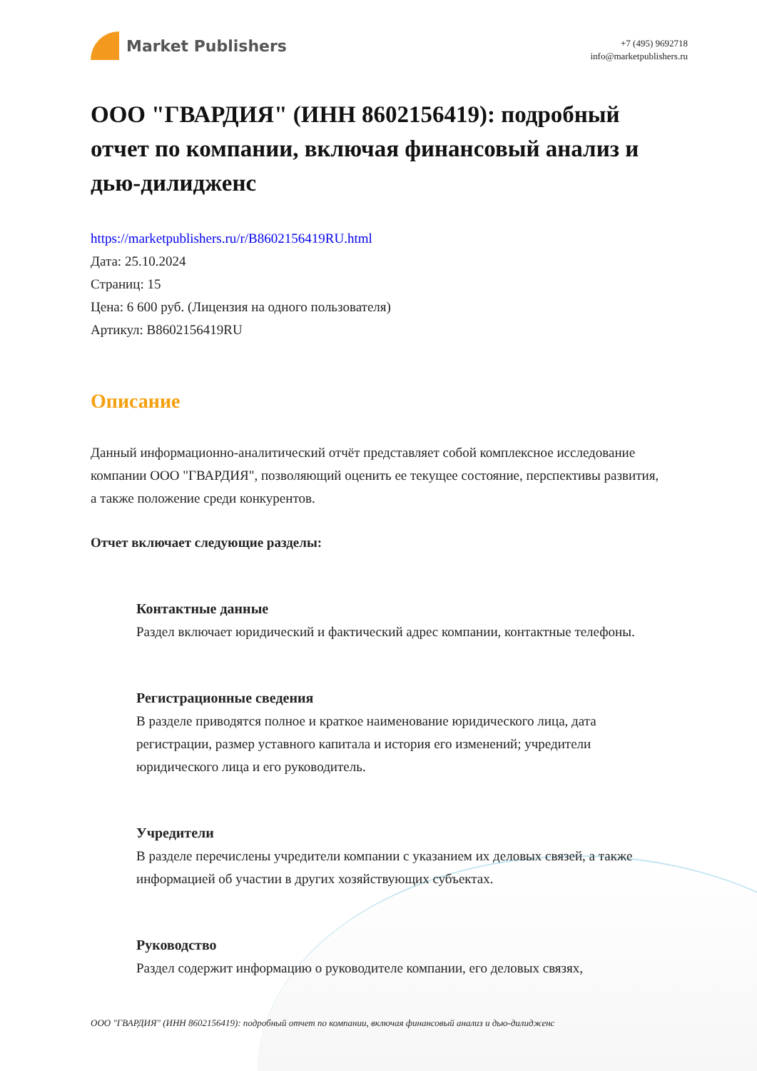Market Publishers
+7 (495) 9692718
info@marketpublishers.ru
ООО "ГВАРДИЯ" (ИНН 8602156419): подробный отчет по компании, включая финансовый анализ и дью-дилидженс
https://marketpublishers.ru/r/B8602156419RU.html
Дата: 25.10.2024
Страниц: 15
Цена: 6 600 руб. (Лицензия на одного пользователя)
Артикул: B8602156419RU
Описание
Данный информационно-аналитический отчёт представляет собой комплексное исследование компании ООО "ГВАРДИЯ", позволяющий оценить ее текущее состояние, перспективы развития, а также положение среди конкурентов.
Отчет включает следующие разделы:
Контактные данные
Раздел включает юридический и фактический адрес компании, контактные телефоны.
Регистрационные сведения
В разделе приводятся полное и краткое наименование юридического лица, дата регистрации, размер уставного капитала и история его изменений; учредители юридического лица и его руководитель.
Учредители
В разделе перечислены учредители компании с указанием их деловых связей, а также информацией об участии в других хозяйствующих субъектах.
Руководство
Раздел содержит информацию о руководителе компании, его деловых связях,
ООО "ГВАРДИЯ" (ИНН 8602156419): подробный отчет по компании, включая финансовый анализ и дью-дилидженс